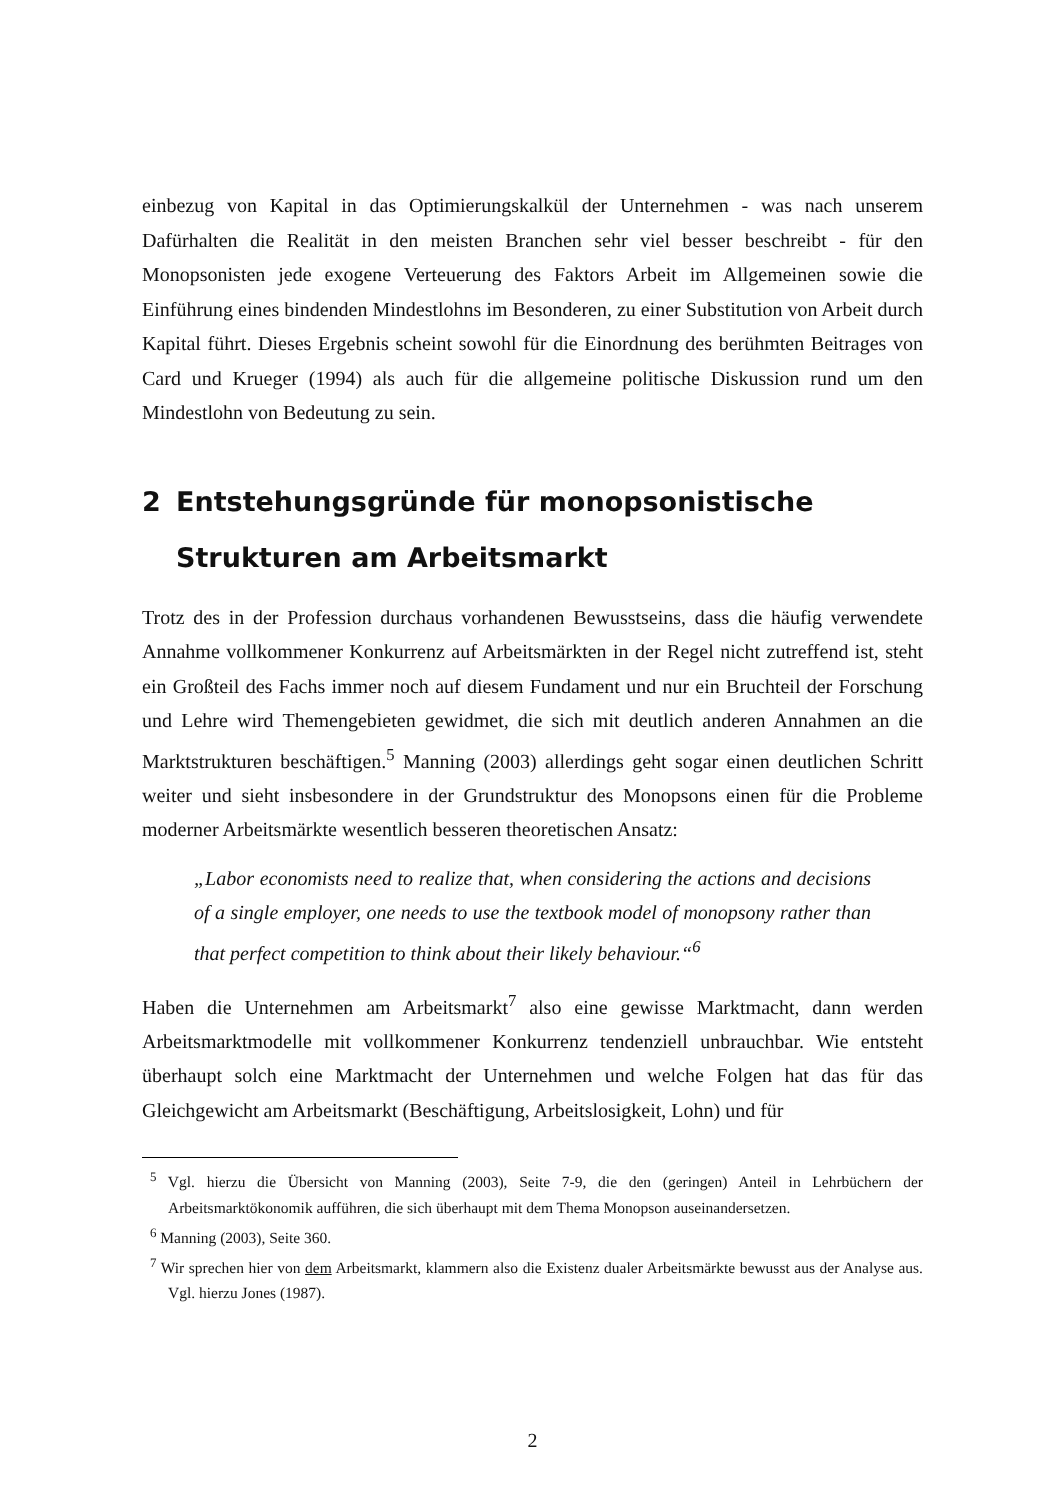einbezug von Kapital in das Optimierungskalkül der Unternehmen - was nach unserem Dafürhalten die Realität in den meisten Branchen sehr viel besser beschreibt - für den Monopsonisten jede exogene Verteuerung des Faktors Arbeit im Allgemeinen sowie die Einführung eines bindenden Mindestlohns im Besonderen, zu einer Substitution von Arbeit durch Kapital führt. Dieses Ergebnis scheint sowohl für die Einordnung des berühmten Beitrages von Card und Krueger (1994) als auch für die allgemeine politische Diskussion rund um den Mindestlohn von Bedeutung zu sein.
2 Entstehungsgründe für monopsonistische Strukturen am Arbeitsmarkt
Trotz des in der Profession durchaus vorhandenen Bewusstseins, dass die häufig verwendete Annahme vollkommener Konkurrenz auf Arbeitsmärkten in der Regel nicht zutreffend ist, steht ein Großteil des Fachs immer noch auf diesem Fundament und nur ein Bruchteil der Forschung und Lehre wird Themengebieten gewidmet, die sich mit deutlich anderen Annahmen an die Marktstrukturen beschäftigen.<sup>5</sup> Manning (2003) allerdings geht sogar einen deutlichen Schritt weiter und sieht insbesondere in der Grundstruktur des Monopsons einen für die Probleme moderner Arbeitsmärkte wesentlich besseren theoretischen Ansatz:
„Labor economists need to realize that, when considering the actions and decisions of a single employer, one needs to use the textbook model of monopsony rather than that perfect competition to think about their likely behaviour.“<sup>6</sup>
Haben die Unternehmen am Arbeitsmarkt<sup>7</sup> also eine gewisse Marktmacht, dann werden Arbeitsmarktmodelle mit vollkommener Konkurrenz tendenziell unbrauchbar. Wie entsteht überhaupt solch eine Marktmacht der Unternehmen und welche Folgen hat das für das Gleichgewicht am Arbeitsmarkt (Beschäftigung, Arbeitslosigkeit, Lohn) und für
<sup>5</sup> Vgl. hierzu die Übersicht von Manning (2003), Seite 7-9, die den (geringen) Anteil in Lehrbüchern der Arbeitsmarktökonomik aufführen, die sich überhaupt mit dem Thema Monopson auseinandersetzen.
<sup>6</sup> Manning (2003), Seite 360.
<sup>7</sup> Wir sprechen hier von dem Arbeitsmarkt, klammern also die Existenz dualer Arbeitsmärkte bewusst aus der Analyse aus. Vgl. hierzu Jones (1987).
2